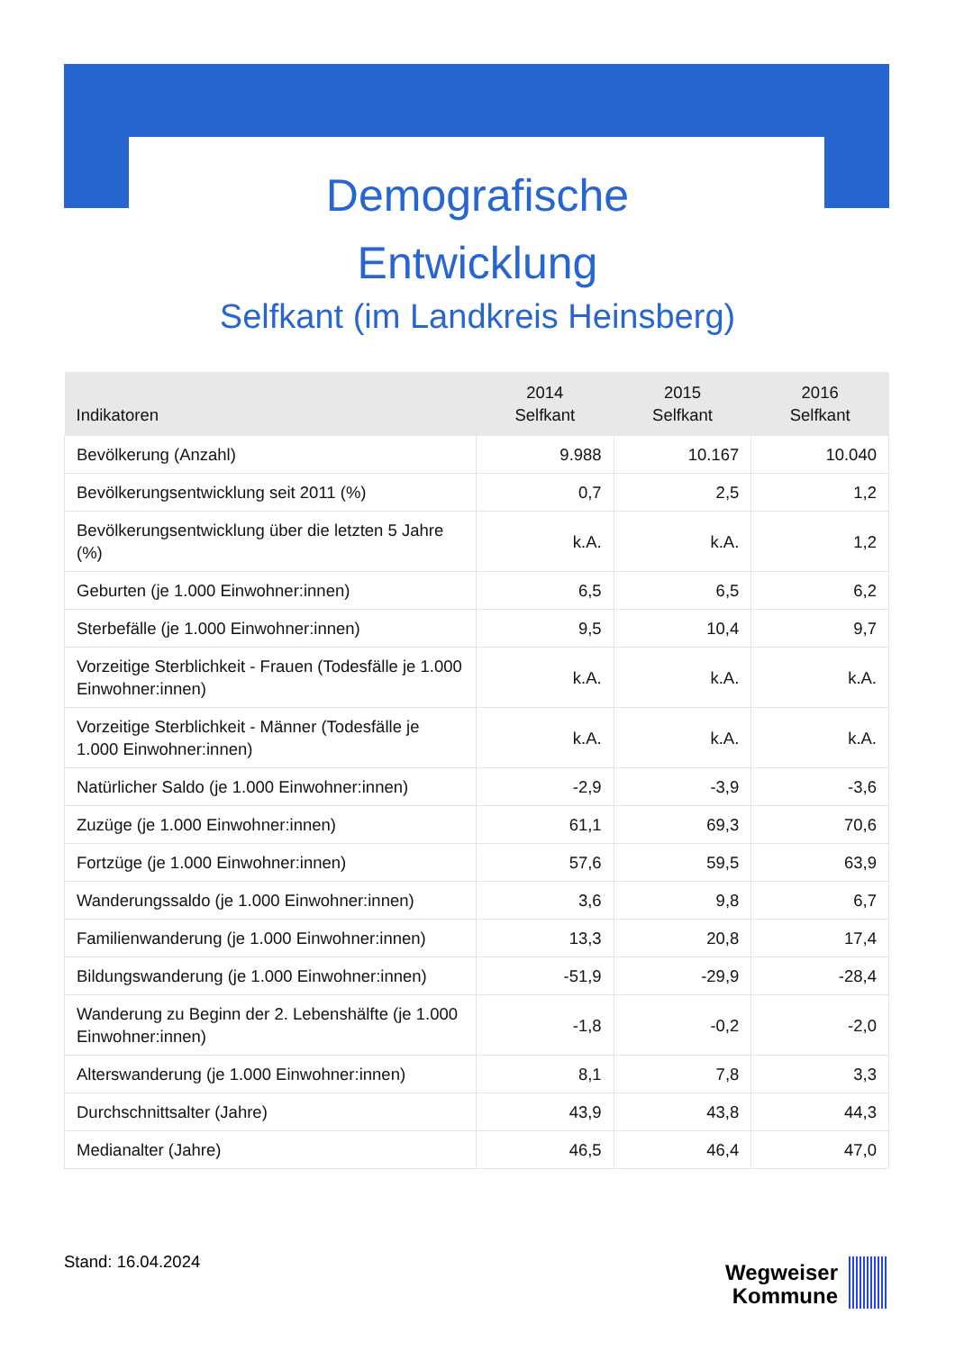Demografische
Entwicklung
Selfkant (im Landkreis Heinsberg)
| Indikatoren | 2014 Selfkant | 2015 Selfkant | 2016 Selfkant |
| --- | --- | --- | --- |
| Bevölkerung (Anzahl) | 9.988 | 10.167 | 10.040 |
| Bevölkerungsentwicklung seit 2011 (%) | 0,7 | 2,5 | 1,2 |
| Bevölkerungsentwicklung über die letzten 5 Jahre (%) | k.A. | k.A. | 1,2 |
| Geburten (je 1.000 Einwohner:innen) | 6,5 | 6,5 | 6,2 |
| Sterbefälle (je 1.000 Einwohner:innen) | 9,5 | 10,4 | 9,7 |
| Vorzeitige Sterblichkeit - Frauen (Todesfälle je 1.000 Einwohner:innen) | k.A. | k.A. | k.A. |
| Vorzeitige Sterblichkeit - Männer (Todesfälle je 1.000 Einwohner:innen) | k.A. | k.A. | k.A. |
| Natürlicher Saldo (je 1.000 Einwohner:innen) | -2,9 | -3,9 | -3,6 |
| Zuzüge (je 1.000 Einwohner:innen) | 61,1 | 69,3 | 70,6 |
| Fortzüge (je 1.000 Einwohner:innen) | 57,6 | 59,5 | 63,9 |
| Wanderungssaldo (je 1.000 Einwohner:innen) | 3,6 | 9,8 | 6,7 |
| Familienwanderung (je 1.000 Einwohner:innen) | 13,3 | 20,8 | 17,4 |
| Bildungswanderung (je 1.000 Einwohner:innen) | -51,9 | -29,9 | -28,4 |
| Wanderung zu Beginn der 2. Lebenshälfte (je 1.000 Einwohner:innen) | -1,8 | -0,2 | -2,0 |
| Alterswanderung (je 1.000 Einwohner:innen) | 8,1 | 7,8 | 3,3 |
| Durchschnittsalter (Jahre) | 43,9 | 43,8 | 44,3 |
| Medianalter (Jahre) | 46,5 | 46,4 | 47,0 |
Stand: 16.04.2024
Wegweiser
Kommune